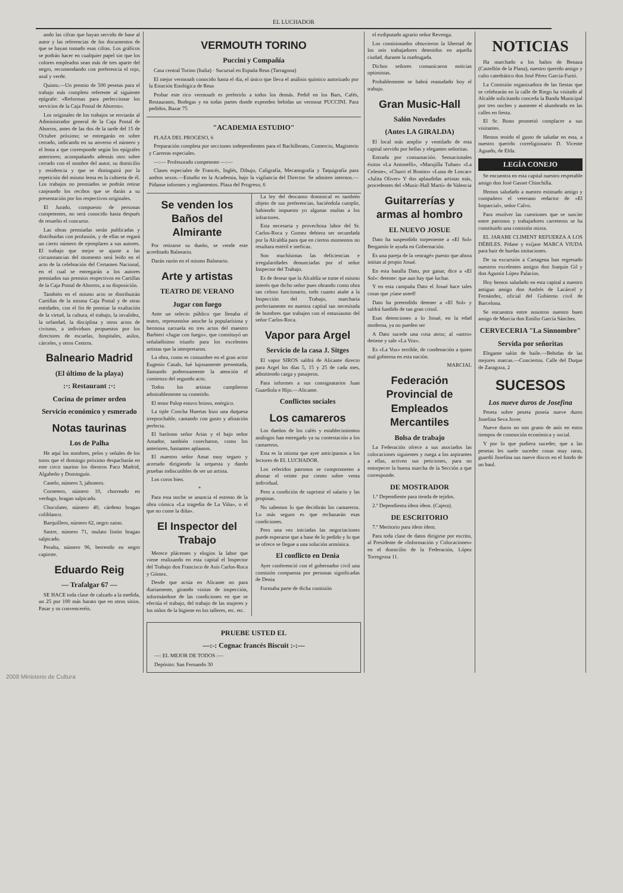EL LUCHADOR
ando las cifras que hayan servido de base al autor y las referencias de los documentos de que se hayan tomado esas cifras. Los gráficos se podrán hacer en cualquier papel sin que los colores empleados sean más de tres aparte del negro, recomendando con preferencia el rojo, azul y verde.
Quinto.—Un premio de 500 pesetas para el trabajo más completo referente al siguiente epígrafe: «Reformas para perfeccionar los servicios de la Caja Postal de Ahorros».
Los originales de los trabajos se enviarán al Administrador general de la Caja Postal de Ahorros, antes de las dos de la tarde del 15 de Octubre próximo; se entregarán en sobre cerrado, indicando en su anverso el número y el lema a que corresponde según los epígrafes anteriores; acompañando además otro sobre cerrado con el nombre del autor, su domicilio y residencia y que se distinguirá por la repetición del mismo lema en la cubierta de él. Los trabajos no premiados se podrán retirar canjeando los recibos que se darán a su presentación por los respectivos originales.
El Jurado, compuesto de personas competentes, no será conocido hasta después de resuelto el concurso.
Las obras premiadas serán publicadas y distribuidas con profusión, y de ellas se regará un cierto número de ejemplares a sus autores. El trabajo que mejor se ajuste a las circunstancias del momento será leído en el acto de la celebración del Certamen Nacional, en el cual se entregarán a los autores premiados sus premios respectivos en Cartillas de la Caja Postal de Ahorros, a su disposición.
También en el mismo acto se distribuirán Cartillas de la misma Caja Postal y de otras entidades, con el fin de premiar la exaltación de la virtud, la cultura, el trabajo, la invalidez, la orfandad, la disciplina y otros actos de civismo, a individuos propuestos por los directores de escuelas, hospitales, asilos, cárceles, y otros Centros.
Balneario Madrid
(El último de la playa)
:·: Restaurant :·:
Cocina de primer orden
Servicio económico y esmerado
Notas taurinas
Los de Palha
He aquí los nombres, pelos y señales de los toros que el domingo próximo despacharán en este circo taurino los diestros Paco Madrid, Algabeño y Dominguín.
Canelo, número 3, jabonero.
Cornetero, número 10, chorreado en verdugo, bragao salpicado.
Chocolater, número 40, cárdeno bragao coliblanco.
Barquillero, número 62, negro zaino.
Sastre, número 71, mulato listón bragao salpicado.
Peralta, número 96, berrendo en negro capirote.
Eduardo Reig
— Trafalgar 67 —
SE HACE toda clase de calzado a la medida, un 25 por 100 más barato que en otros sitios. Pasar y os convenceréis.
VERMOUTH TORINO
Puccini y Compañía
Casa central Torino (Italia) · Sucursal en España Reus (Tarragona)
El mejor vermouth conocido hasta el día, el único que lleva el análisis químico autorizado por la Estación Enológica de Reus
Probar este rico vermouth es preferirlo a todos los demás. Pedid en los Bars, Cafés, Restaurants, Bodegas y en todas partes donde expenden bebidas un vermout PUCCINI. Para pedidos, Bazar 75
"ACADEMIA ESTUDIO"
PLAZA DEL PROGESO, 6
Preparación completa por secciones independientes para el Bachillerato, Comercio, Magisterio y Carreras especiales.
—:— Profesorado competente —:—
Clases especiales de Francés, Inglés, Dibujo, Caligrafía, Mecanografía y Taquigrafía para ambos sexos.—Estudio en la Academia, bajo la vigilancia del Director. Se admiten internos.—Pídanse informes y reglamentos. Plaza del Progreso, 6
Se venden los Baños del Almirante
Por retirarse su dueño, se vende este acreditado Balneario.
Darán razón en el mismo Balneario.
Arte y artistas
TEATRO DE VERANO
Jugar con fuego
Ante un selecto público que llenaba el teatro, representóse anoche la popularísima y hermosa zarzuela en tres actos del maestro Barbieri «Jugar con fuego», que constituyó un señaladísimo triunfo para los excelentes artistas que la interpretaron.
La obra, como es costumbre en el gran actor Eugenio Casals, fué lujosamente presentada, llamando poderosamente la atención el comienzo del segundo acto.
Todos los artistas cumplieron admirablemente su cometido.
El tenor Palop estuvo brioso, enérgico.
La tiple Concha Huertas hizo una duquesa irreprochable, cantando con gusto y afinación perfecta.
El barítono señor Arias y el bajo señor Amador, también cosecharon, como los anteriores, bastantes aplausos.
El maestro señor Amat muy seguro y acertado dirigiendo la orquesta y dando pruebas indiscutibles de ser un artista.
Los coros bien.
*
Para esta noche se anuncia el estreno de la obra cómica «La tragedia de La Viña», o el que no come la diña».
El Inspector del Trabajo
Merece plácemes y elogios la labor que viene realizando en esta capital el Inspector del Trabajo don Francisco de Asís Carlos-Roca y Gómez.
Desde que actúa en Alicante no para diariamente, girando visitas de inspección, informándose de las condiciones en que se efectúa el trabajo, del trabajo de las mujeres y los niños de la higiene en los talleres, etc. etc.
La ley del descanso dominical es también objeto de sus preferencias, haciéndola cumplir, habiendo impuesto yo algunas multas a los infractores.
Esta necesaria y provechosa labor del Sr. Carlos-Roca y Gomez debiera ser secundada por la Alcaldía para que en ciertos momentos no resultara estéril e ineficaz.
Son muchísimas las deficiencias e irregularidades denunciadas por el señor Inspector del Trabajo.
Es de desear que la Alcaldía se tome el mismo interés que dicho señor pues obrando como obra tan celoso funcionario, todo cuanto atañe a la Inspección del Trabajo, marcharía perfectamente en nuestra capital tan necesitada de hombres que trabajen con el entusiasmo del señor Carlos-Roca.
Vapor para Argel
Servicio de la casa J. Sitges
El vapor SIROS saldrá de Alicante directo para Argel los días 5, 15 y 25 de cada mes, admitiendo carga y pasajeros.
Para informes a sus consignatarios Juan Guardiola e Hijo.—Alicante.
Conflictos sociales
Los camareros
Los dueños de los cafés y establecimientos análogos han entregado ya su contestación a los camareros.
Esta es la misma que ayer anticipamos a los lectores de EL LUCHADOR.
Los referidos patronos se comprometen a abonar el veinte por ciento sobre venta individual.
Pero a condición de suprimir el salario y las propinas.
No sabemos lo que decidirán los camareros. Lo más seguro es que rechazarán esas condiciones.
Pero una vez iniciadas las negociaciones puede esperarse que a base de lo pedido y lo que se ofrece se llegue a una solución armónica.
El conflicto en Denia
Ayer conferenció con el gobernador civil una comisión compuesta por personas significadas de Denia
Formaba parte de dicha comisión
PRUEBE USTED EL
—:-: Cognac francés Biscuit :-:—
—: EL MEJOR DE TODOS :—
Depósito: San Fernando 30
el exdiputado agrario señor Revenga.
Los comisionados obtuvieron la libertad de los seis trabajadores detenidos en aquella ciudad, durante la madrugada.
Dichos señores comunicaron noticias optimistas.
Probablemente se habrá reanudado hoy el trabajo.
Gran Music-Hall
Salón Novedades
(Antes LA GIRALDA)
El local más amplio y ventilado de esta capital servido por bellas y elegantes señoritas.
Entrada por consumación. Sensacionales éxitos «La Antonelli», «Marujilla Tuban» «La Celeste», «Churri el Bonito» «Luna de Loscar» «Julita Oliver» Y dos aplaudidas artistas más, procedentes del «Music-Hall Martí» de Valencia
Guitarrerías y armas al hombro
EL NUEVO JOSUE
Dato ha suspendido torpemente a «El Sol» Bergamín le ayuda en Gobernación.
Es una pareja de la «enragé» puesto que ahora imitan al propio Josué.
En esta batalla Dato, por ganar, dice a «El Sol»: detente: que aun hay que luchar.
Y en esta campaña Dato el Josué hace tales cosas que ¡ríase usted!
Dato ha pretendido detener a «El Sol» y saldrá fundido de tan gran crisol.
Esas detenciones a lo Josué, en la edad moderna, ya no pueden ser
A Dato sucede una cosa atroz; al «astro» detiene y sale «La Voz».
Es «La Voz» terrible, de condenación a quien mal gobierna en esta nación.
MARCIAL
Federación Provincial de Empleados Mercantiles
Bolsa de trabajo
La Federación ofrece a sus asociados las colocaciones siguientes y ruega a los aspirantes a ellas, activen sus peticiones, para no entorpecer la buena marcha de la Sección a que corresponde.
DE MOSTRADOR
1.º Dependiente para tienda de tejidos.
2.º Dependienta ídem ídem. (Cajera).
DE ESCRITORIO
7.º Meritorio para ídem ídem.
Para toda clase de datos dirigirse por escrito, al Presidente de «Información y Colocaciones» en el domicilio de la Federación, López Torregrosa 11.
NOTICIAS
Ha marchado a los baños de Benaza (Castellón de la Plana), nuestro querido amigo y culto catedrático don José Pérez García-Furió.
La Comisión organizadora de las fiestas que se celebrarán en la calle de Riego ha visitado al Alcalde solicitando conceda la Banda Municipal por tres noches y aumente el alumbrado en las calles en fiesta.
El Sr. Bono prometió complacer a sus visitantes.
Hemos tenido el gusto de saludar en esta, a nuestro querido correligionario D. Vicente Aguado, de Elda.
LEGÍA CONEJO
Se encuentra en esta capital nuestro respetable amigo don José Gasset Chinchilla.
Hemos saludado a nuestro estimado amigo y compañero el veterano redactor de «El Imparcial», señor Calvo.
Para resolver las cuestiones que se suscite entre patronos y trabajadores carreteros se ha constituido una comisión mixta.
EL JARABE CLIMENT REFUERZA A LOS DÉBILES. Pídase y exíjase MARCA VIUDA para huir de burdas imitaciones.
De su excursión a Cartagena han regresado nuestros excelentes amigos don Joaquín Gil y don Agustín López Palacios.
Hoy hemos saludado en esta capital a nuestro antiguo amigo don Andrés de Lacárcel y Fernández, oficial del Gobierno civil de Barcelona.
Se encuentra entre nosotros nuestro buen amigo de Murcia don Emilio García Sánchez.
CERVECERIA "La Sinnombre"
Servida por señoritas
Elegante salón de baile.—Bebidas de las mejores marcas.—Conciertos. Calle del Duque de Zaragoza, 2
SUCESOS
Los nueve duros de Josefina
Peseta sobre peseta poseía nueve duros Josefina Seva Jover.
Nueve duros no son grano de anís en estos tiempos de conmoción económica y social.
Y por lo que pudiera suceder, que a las pesetas les suele suceder cosas muy raras, guardó Josefina sus nueve discos en el fondo de un baul.
2008 Ministerio de Cultura